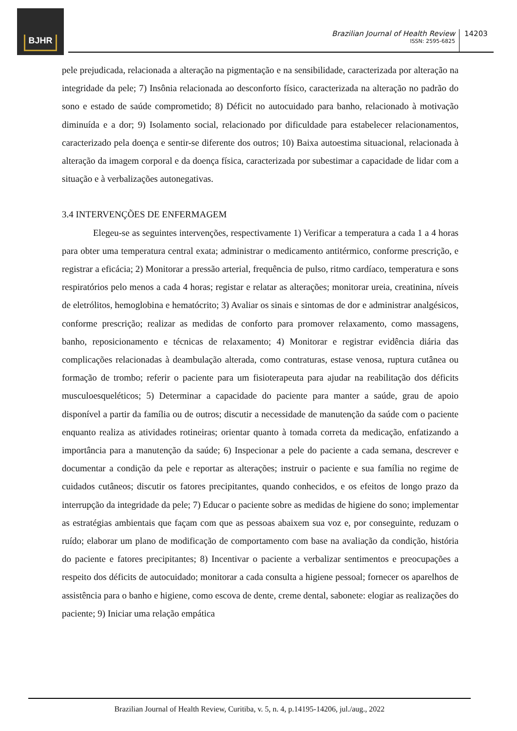BJHR
Brazilian Journal of Health Review
ISSN: 2595-6825
14203
pele prejudicada, relacionada a alteração na pigmentação e na sensibilidade, caracterizada por alteração na integridade da pele; 7) Insônia relacionada ao desconforto físico, caracterizada na alteração no padrão do sono e estado de saúde comprometido; 8) Déficit no autocuidado para banho, relacionado à motivação diminuída e a dor; 9) Isolamento social, relacionado por dificuldade para estabelecer relacionamentos, caracterizado pela doença e sentir-se diferente dos outros; 10) Baixa autoestima situacional, relacionada à alteração da imagem corporal e da doença física, caracterizada por subestimar a capacidade de lidar com a situação e à verbalizações autonegativas.
3.4 INTERVENÇÕES DE ENFERMAGEM
Elegeu-se as seguintes intervenções, respectivamente 1) Verificar a temperatura a cada 1 a 4 horas para obter uma temperatura central exata; administrar o medicamento antitérmico, conforme prescrição, e registrar a eficácia; 2) Monitorar a pressão arterial, frequência de pulso, ritmo cardíaco, temperatura e sons respiratórios pelo menos a cada 4 horas; registar e relatar as alterações; monitorar ureia, creatinina, níveis de eletrólitos, hemoglobina e hematócrito; 3) Avaliar os sinais e sintomas de dor e administrar analgésicos, conforme prescrição; realizar as medidas de conforto para promover relaxamento, como massagens, banho, reposicionamento e técnicas de relaxamento; 4) Monitorar e registrar evidência diária das complicações relacionadas à deambulação alterada, como contraturas, estase venosa, ruptura cutânea ou formação de trombo; referir o paciente para um fisioterapeuta para ajudar na reabilitação dos déficits musculoesqueléticos; 5) Determinar a capacidade do paciente para manter a saúde, grau de apoio disponível a partir da família ou de outros; discutir a necessidade de manutenção da saúde com o paciente enquanto realiza as atividades rotineiras; orientar quanto à tomada correta da medicação, enfatizando a importância para a manutenção da saúde; 6) Inspecionar a pele do paciente a cada semana, descrever e documentar a condição da pele e reportar as alterações; instruir o paciente e sua família no regime de cuidados cutâneos; discutir os fatores precipitantes, quando conhecidos, e os efeitos de longo prazo da interrupção da integridade da pele; 7) Educar o paciente sobre as medidas de higiene do sono; implementar as estratégias ambientais que façam com que as pessoas abaixem sua voz e, por conseguinte, reduzam o ruído; elaborar um plano de modificação de comportamento com base na avaliação da condição, história do paciente e fatores precipitantes; 8) Incentivar o paciente a verbalizar sentimentos e preocupações a respeito dos déficits de autocuidado; monitorar a cada consulta a higiene pessoal; fornecer os aparelhos de assistência para o banho e higiene, como escova de dente, creme dental, sabonete: elogiar as realizações do paciente; 9) Iniciar uma relação empática
Brazilian Journal of Health Review, Curitiba, v. 5, n. 4, p.14195-14206, jul./aug., 2022